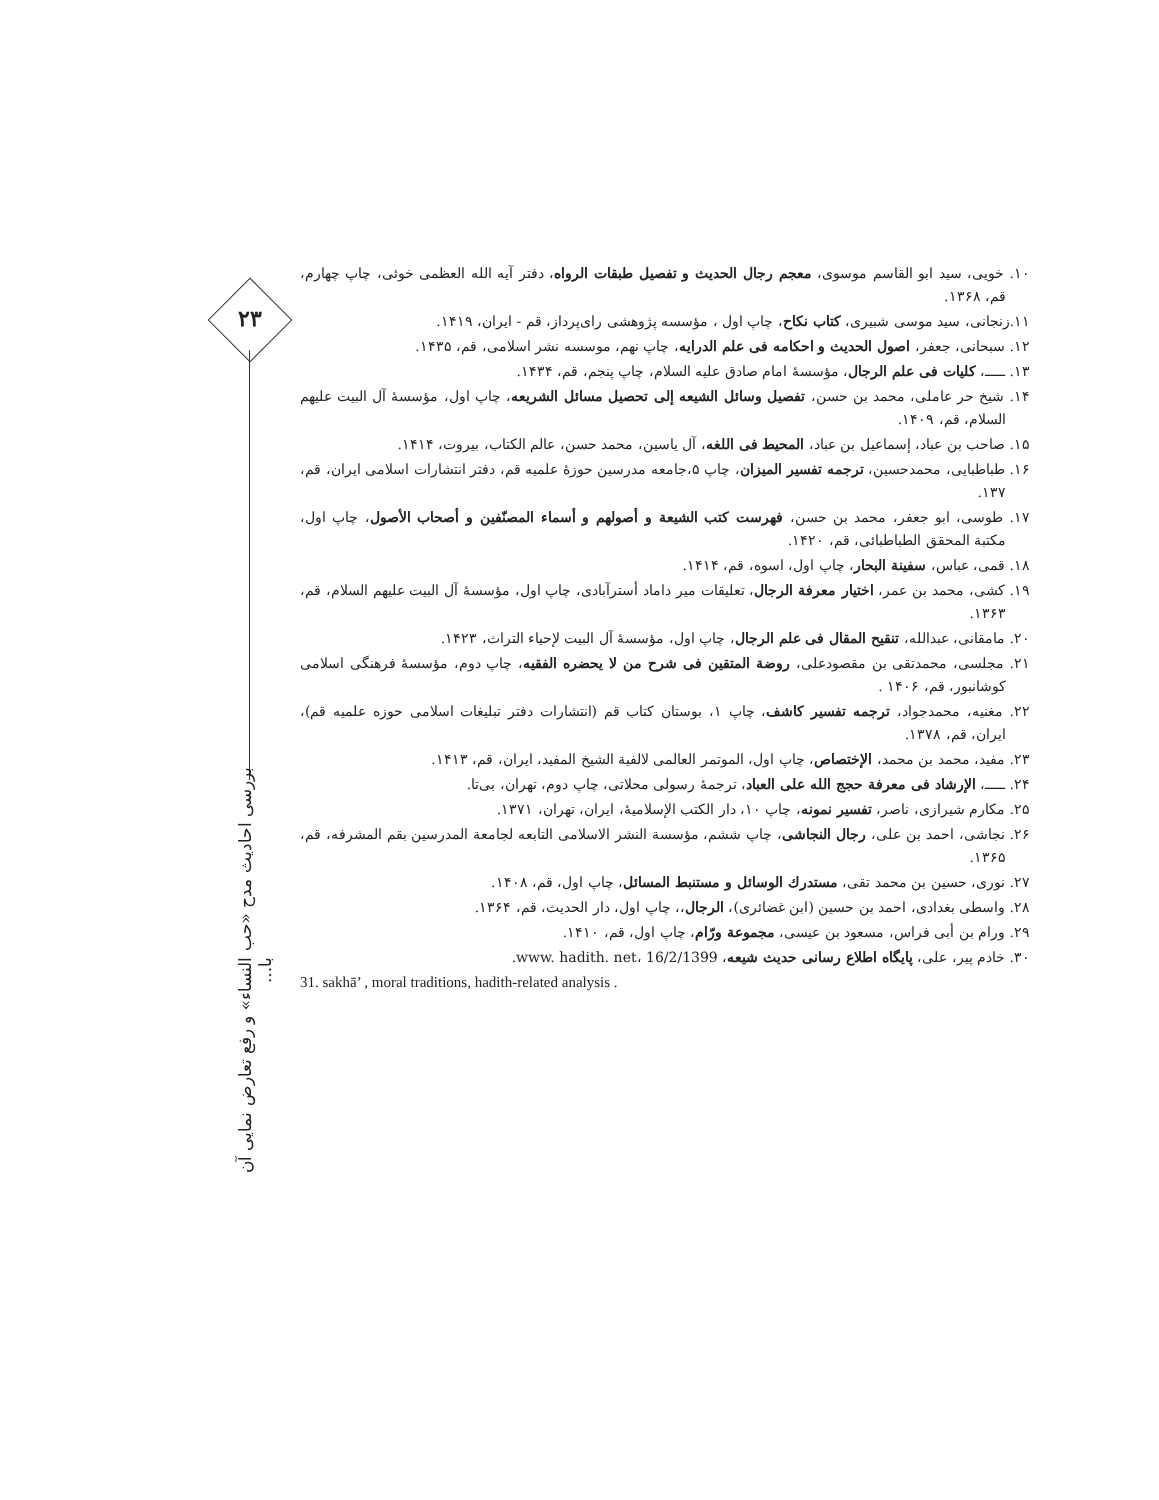۲۳
بررسی احادیث مدح «حب النساء» و رفع تعارض نمایی آن با...
۱۰. خویی، سید ابو القاسم موسوی، معجم رجال الحدیث و تفصیل طبقات الرواه، دفتر آیه الله العظمی خوئی، چاپ چهارم، قم، ۱۳۶۸.
۱۱.زنجانی، سید موسی شبیری، کتاب نکاح، چاپ اول ، مؤسسه پژوهشی رای‌پرداز، قم - ایران، ۱۴۱۹.
۱۲. سبحانی، جعفر، اصول الحدیث و احکامه فی علم الدرایه، چاپ نهم، موسسه نشر اسلامی، قم، ۱۴۳۵.
۱۳. ـــــ، کلیات فی علم الرجال، مؤسسهٔ امام صادق علیه السلام، چاپ پنجم، قم، ۱۴۳۴.
۱۴. شیخ حر عاملی، محمد بن حسن، تفصیل وسائل الشیعه إلی تحصیل مسائل الشریعه، چاپ اول، مؤسسهٔ آل البیت علیهم السلام، قم، ۱۴۰۹.
۱۵. صاحب بن عباد، إسماعیل بن عباد، المحیط فی اللغه، آل یاسین، محمد حسن، عالم الکتاب، بیروت، ۱۴۱۴.
۱۶. طباطبایی، محمدحسین، ترجمه تفسیر المیزان، چاپ ۵،جامعه مدرسین حوزهٔ علمیه قم، دفتر انتشارات اسلامی ایران، قم، ۱۳۷.
۱۷. طوسی، ابو جعفر، محمد بن حسن، فهرست کتب الشیعة و أصولهم و أسماء المصنّفین و أصحاب الأصول، چاپ اول، مکتبة المحقق الطباطبائی، قم، ۱۴۲۰.
۱۸. قمی، عباس، سفینة البحار، چاپ اول، اسوه، قم، ۱۴۱۴.
۱۹. کشی، محمد بن عمر، اختیار معرفة الرجال، تعلیقات میر داماد أسترآبادی، چاپ اول، مؤسسهٔ آل البیت علیهم السلام، قم، ۱۳۶۳.
۲۰. مامقانی، عبدالله، تنقیح المقال فی علم الرجال، چاپ اول، مؤسسهٔ آل البیت لإحیاء التراث، ۱۴۲۳.
۲۱. مجلسی، محمدتقی بن مقصودعلی، روضة المتقین فی شرح من لا یحضره الفقیه، چاپ دوم، مؤسسهٔ فرهنگی اسلامی کوشانبور، قم، ۱۴۰۶ .
۲۲. مغنیه، محمدجواد، ترجمه تفسیر کاشف، چاپ ۱، بوستان کتاب قم (انتشارات دفتر تبلیغات اسلامی حوزه علمیه قم)، ایران، قم، ۱۳۷۸.
۲۳. مفید، محمد بن محمد، الإختصاص، چاپ اول، الموتمر العالمی لالفیة الشیخ المفید، ایران، قم، ۱۴۱۳.
۲۴. ـــــ، الإرشاد فی معرفة حجج الله علی العباد، ترجمهٔ رسولی محلاتی، چاپ دوم، تهران، بی‌تا.
۲۵. مکارم شیرازی، ناصر، تفسیر نمونه، چاپ ۱۰، دار الکتب الإسلامیهٔ، ایران، تهران، ۱۳۷۱.
۲۶. نجاشی، احمد بن علی، رجال النجاشی، چاپ ششم، مؤسسة النشر الاسلامی التابعه لجامعة المدرسین بقم المشرفه، قم، ۱۳۶۵.
۲۷. نوری، حسین بن محمد تقی، مستدرك الوسائل و مستنبط المسائل، چاپ اول، قم، ۱۴۰۸.
۲۸. واسطی بغدادی، احمد بن حسین (ابن غضائری)، الرجال،، چاپ اول، دار الحدیث، قم، ۱۳۶۴.
۲۹. ورام بن أبی فراس، مسعود بن عیسی، مجموعة ورّام، چاپ اول، قم، ۱۴۱۰.
۳۰. خادم پیر، علی، پایگاه اطلاع رسانی حدیث شیعه، www. hadith. net، 16/2/1399.
31. sakhā’ , moral traditions, hadith-related analysis .